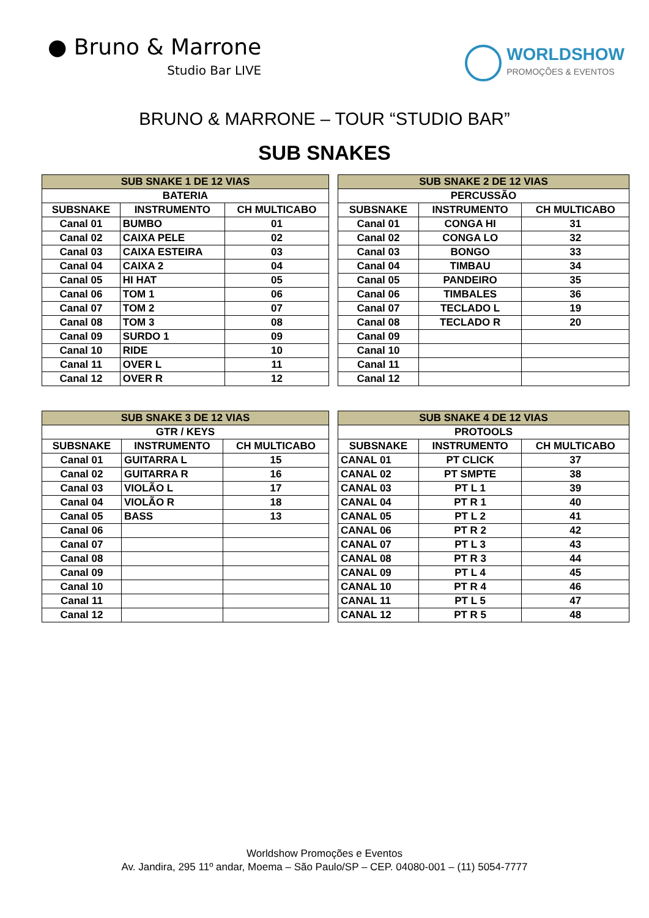● Bruno & Marrone
Studio Bar LIVE
WORLDSHOW
PROMOÇÕES & EVENTOS
BRUNO & MARRONE – TOUR “STUDIO BAR”
SUB SNAKES
| SUB SNAKE 1 DE 12 VIAS | | |
| --- | --- | --- |
| BATERIA | | |
| SUBSNAKE | INSTRUMENTO | CH MULTICABO |
| Canal 01 | BUMBO | 01 |
| Canal 02 | CAIXA PELE | 02 |
| Canal 03 | CAIXA ESTEIRA | 03 |
| Canal 04 | CAIXA 2 | 04 |
| Canal 05 | HI HAT | 05 |
| Canal 06 | TOM 1 | 06 |
| Canal 07 | TOM 2 | 07 |
| Canal 08 | TOM 3 | 08 |
| Canal 09 | SURDO 1 | 09 |
| Canal 10 | RIDE | 10 |
| Canal 11 | OVER L | 11 |
| Canal 12 | OVER R | 12 |
| SUB SNAKE 2 DE 12 VIAS | | |
| --- | --- | --- |
| PERCUSSÃO | | |
| SUBSNAKE | INSTRUMENTO | CH MULTICABO |
| Canal 01 | CONGA HI | 31 |
| Canal 02 | CONGA LO | 32 |
| Canal 03 | BONGO | 33 |
| Canal 04 | TIMBAU | 34 |
| Canal 05 | PANDEIRO | 35 |
| Canal 06 | TIMBALES | 36 |
| Canal 07 | TECLADO L | 19 |
| Canal 08 | TECLADO R | 20 |
| Canal 09 | | |
| Canal 10 | | |
| Canal 11 | | |
| Canal 12 | | |
| SUB SNAKE 3 DE 12 VIAS | | |
| --- | --- | --- |
| GTR / KEYS | | |
| SUBSNAKE | INSTRUMENTO | CH MULTICABO |
| Canal 01 | GUITARRA L | 15 |
| Canal 02 | GUITARRA R | 16 |
| Canal 03 | VIOLÃO L | 17 |
| Canal 04 | VIOLÃO R | 18 |
| Canal 05 | BASS | 13 |
| Canal 06 | | |
| Canal 07 | | |
| Canal 08 | | |
| Canal 09 | | |
| Canal 10 | | |
| Canal 11 | | |
| Canal 12 | | |
| SUB SNAKE 4 DE 12 VIAS | | |
| --- | --- | --- |
| PROTOOLS | | |
| SUBSNAKE | INSTRUMENTO | CH MULTICABO |
| CANAL 01 | PT CLICK | 37 |
| CANAL 02 | PT SMPTE | 38 |
| CANAL 03 | PT L 1 | 39 |
| CANAL 04 | PT R 1 | 40 |
| CANAL 05 | PT L 2 | 41 |
| CANAL 06 | PT R 2 | 42 |
| CANAL 07 | PT L 3 | 43 |
| CANAL 08 | PT R 3 | 44 |
| CANAL 09 | PT L 4 | 45 |
| CANAL 10 | PT R 4 | 46 |
| CANAL 11 | PT L 5 | 47 |
| CANAL 12 | PT R 5 | 48 |
Worldshow Promoções e Eventos
Av. Jandira, 295 11º andar, Moema – São Paulo/SP – CEP. 04080-001 – (11) 5054-7777